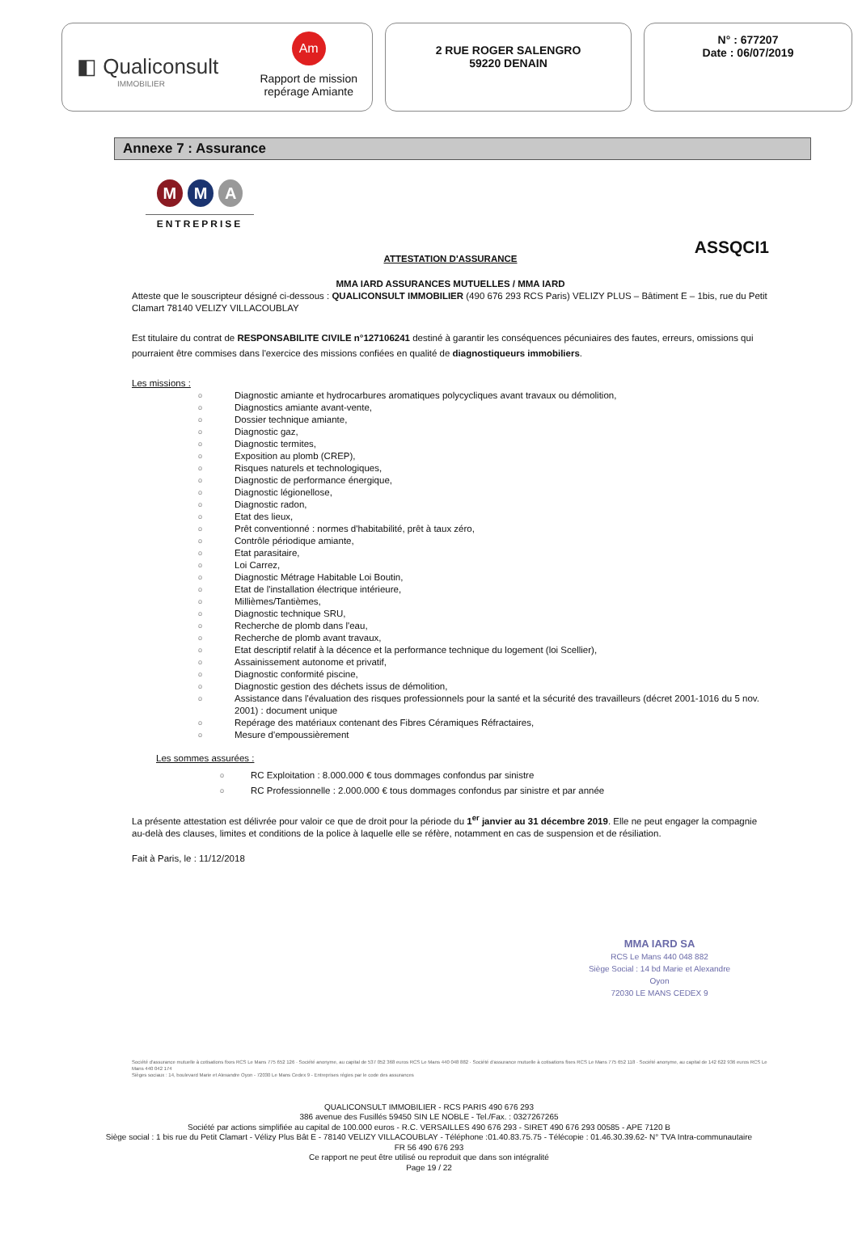◧ Qualiconsult
IMMOBILIER
Am
Rapport de mission
repérage Amiante
2 RUE ROGER SALENGRO
59220 DENAIN
N° : 677207
Date : 06/07/2019
Annexe 7 : Assurance
M M A
ENTREPRISE
ASSQCI1
ATTESTATION D'ASSURANCE
MMA IARD ASSURANCES MUTUELLES / MMA IARD
Atteste que le souscripteur désigné ci-dessous : QUALICONSULT IMMOBILIER (490 676 293 RCS Paris) VELIZY PLUS – Bâtiment E – 1bis, rue du Petit Clamart 78140 VELIZY VILLACOUBLAY
Est titulaire du contrat de RESPONSABILITE CIVILE n°127106241 destiné à garantir les conséquences pécuniaires des fautes, erreurs, omissions qui pourraient être commises dans l'exercice des missions confiées en qualité de diagnostiqueurs immobiliers.
Les missions :
o Diagnostic amiante et hydrocarbures aromatiques polycycliques avant travaux ou démolition,
o Diagnostics amiante avant-vente,
o Dossier technique amiante,
o Diagnostic gaz,
o Diagnostic termites,
o Exposition au plomb (CREP),
o Risques naturels et technologiques,
o Diagnostic de performance énergique,
o Diagnostic légionellose,
o Diagnostic radon,
o Etat des lieux,
o Prêt conventionné : normes d'habitabilité, prêt à taux zéro,
o Contrôle périodique amiante,
o Etat parasitaire,
o Loi Carrez,
o Diagnostic Métrage Habitable Loi Boutin,
o Etat de l'installation électrique intérieure,
o Millièmes/Tantièmes,
o Diagnostic technique SRU,
o Recherche de plomb dans l'eau,
o Recherche de plomb avant travaux,
o Etat descriptif relatif à la décence et la performance technique du logement (loi Scellier),
o Assainissement autonome et privatif,
o Diagnostic conformité piscine,
o Diagnostic gestion des déchets issus de démolition,
o Assistance dans l'évaluation des risques professionnels pour la santé et la sécurité des travailleurs (décret 2001-1016 du 5 nov. 2001) : document unique
o Repérage des matériaux contenant des Fibres Céramiques Réfractaires,
o Mesure d'empoussièrement
Les sommes assurées :
o RC Exploitation : 8.000.000 € tous dommages confondus par sinistre
o RC Professionnelle : 2.000.000 € tous dommages confondus par sinistre et par année
La présente attestation est délivrée pour valoir ce que de droit pour la période du 1<sup>er</sup> janvier au 31 décembre 2019. Elle ne peut engager la compagnie au-delà des clauses, limites et conditions de la police à laquelle elle se réfère, notamment en cas de suspension et de résiliation.
Fait à Paris, le : 11/12/2018
MMA IARD SA
RCS Le Mans 440 048 882
Siège Social : 14 bd Marie et Alexandre Oyon
72030 LE MANS CEDEX 9
Société d'assurance mutuelle à cotisations fixes RCS Le Mans 775 652 126 · Société anonyme, au capital de 537 052 368 euros RCS Le Mans 440 048 882 · Société d'assurance mutuelle à cotisations fixes RCS Le Mans 775 652 118 · Société anonyme, au capital de 142 622 936 euros RCS Le Mans 440 042 174
Sièges sociaux : 14, boulevard Marie et Alexandre Oyon - 72030 Le Mans Cedex 9 - Entreprises régies par le code des assurances
QUALICONSULT IMMOBILIER - RCS PARIS 490 676 293
386 avenue des Fusillés 59450 SIN LE NOBLE - Tel./Fax. : 0327267265
Société par actions simplifiée au capital de 100.000 euros - R.C. VERSAILLES 490 676 293 - SIRET 490 676 293 00585 - APE 7120 B
Siège social : 1 bis rue du Petit Clamart - Vélizy Plus Bât E - 78140 VELIZY VILLACOUBLAY - Téléphone :01.40.83.75.75 - Télécopie : 01.46.30.39.62- N° TVA Intra-communautaire
FR 56 490 676 293
Ce rapport ne peut être utilisé ou reproduit que dans son intégralité
Page 19 / 22